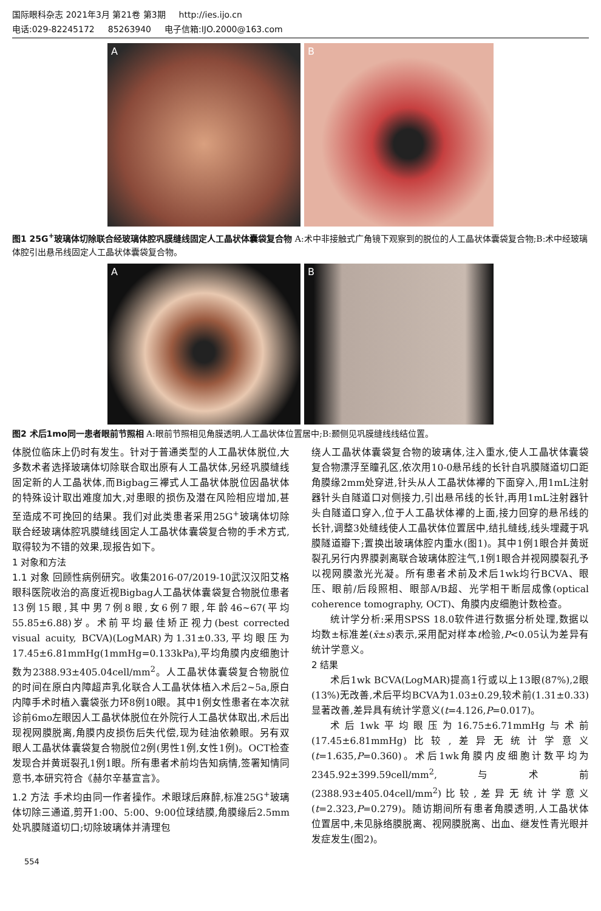国际眼科杂志 2021年3月 第21卷 第3期 http://ies.ijo.cn
电话:029-82245172 85263940 电子信箱:IJO.2000@163.com
A
B
图1 25G<sup>+</sup>玻璃体切除联合经玻璃体腔巩膜缝线固定人工晶状体囊袋复合物 A:术中非接触式广角镜下观察到的脱位的人工晶状体囊袋复合物;B:术中经玻璃体腔引出悬吊线固定人工晶状体囊袋复合物。
A
B
图2 术后1mo同一患者眼前节照相 A:眼前节照相见角膜透明,人工晶状体位置居中;B:颞侧见巩膜缝线线结位置。
体脱位临床上仍时有发生。针对于普通类型的人工晶状体脱位,大多数术者选择玻璃体切除联合取出原有人工晶状体,另经巩膜缝线固定新的人工晶状体,而Bigbag三襻式人工晶状体脱位因晶状体的特殊设计取出难度加大,对患眼的损伤及潜在风险相应增加,甚至造成不可挽回的结果。我们对此类患者采用25G<sup>+</sup>玻璃体切除联合经玻璃体腔巩膜缝线固定人工晶状体囊袋复合物的手术方式,取得较为不错的效果,现报告如下。
1 对象和方法
1.1 对象 回顾性病例研究。收集2016-07/2019-10武汉汉阳艾格眼科医院收治的高度近视Bigbag人工晶状体囊袋复合物脱位患者13例15眼,其中男7例8眼,女6例7眼,年龄46~67(平均55.85±6.88)岁。术前平均最佳矫正视力(best corrected visual acuity, BCVA)(LogMAR)为1.31±0.33,平均眼压为17.45±6.81mmHg(1mmHg=0.133kPa),平均角膜内皮细胞计数为2388.93±405.04cell/mm<sup>2</sup>。人工晶状体囊袋复合物脱位的时间在原白内障超声乳化联合人工晶状体植入术后2~5a,原白内障手术时植入囊袋张力环8例10眼。其中1例女性患者在本次就诊前6mo左眼因人工晶状体脱位在外院行人工晶状体取出,术后出现视网膜脱离,角膜内皮损伤后失代偿,现为硅油依赖眼。另有双眼人工晶状体囊袋复合物脱位2例(男性1例,女性1例)。OCT检查发现合并黄斑裂孔1例1眼。所有患者术前均告知病情,签署知情同意书,本研究符合《赫尔辛基宣言》。
1.2 方法 手术均由同一作者操作。术眼球后麻醉,标准25G<sup>+</sup>玻璃体切除三通道,剪开1:00、5:00、9:00位球结膜,角膜缘后2.5mm处巩膜隧道切口;切除玻璃体并清理包
绕人工晶状体囊袋复合物的玻璃体,注入重水,使人工晶状体囊袋复合物漂浮至瞳孔区,依次用10-0悬吊线的长针自巩膜隧道切口距角膜缘2mm处穿进,针头从人工晶状体襻的下面穿入,用1mL注射器针头自隧道口对侧接力,引出悬吊线的长针,再用1mL注射器针头自隧道口穿入,位于人工晶状体襻的上面,接力回穿的悬吊线的长针,调整3处缝线使人工晶状体位置居中,结扎缝线,线头埋藏于巩膜隧道瓣下;置换出玻璃体腔内重水(图1)。其中1例1眼合并黄斑裂孔另行内界膜剥离联合玻璃体腔注气,1例1眼合并视网膜裂孔予以视网膜激光光凝。所有患者术前及术后1wk均行BCVA、眼压、眼前/后段照相、眼部A/B超、光学相干断层成像(optical coherence tomography, OCT)、角膜内皮细胞计数检查。
统计学分析:采用SPSS 18.0软件进行数据分析处理,数据以均数±标准差(x̄±s)表示,采用配对样本t检验,P<0.05认为差异有统计学意义。
2 结果
术后1wk BCVA(LogMAR)提高1行或以上13眼(87%),2眼(13%)无改善,术后平均BCVA为1.03±0.29,较术前(1.31±0.33)显著改善,差异具有统计学意义(t=4.126,P=0.017)。
术后1wk平均眼压为16.75±6.71mmHg与术前(17.45±6.81mmHg)比较,差异无统计学意义(t=1.635,P=0.360)。术后1wk角膜内皮细胞计数平均为2345.92±399.59cell/mm<sup>2</sup>,与术前(2388.93±405.04cell/mm<sup>2</sup>)比较,差异无统计学意义(t=2.323,P=0.279)。随访期间所有患者角膜透明,人工晶状体位置居中,未见脉络膜脱离、视网膜脱离、出血、继发性青光眼并发症发生(图2)。
554